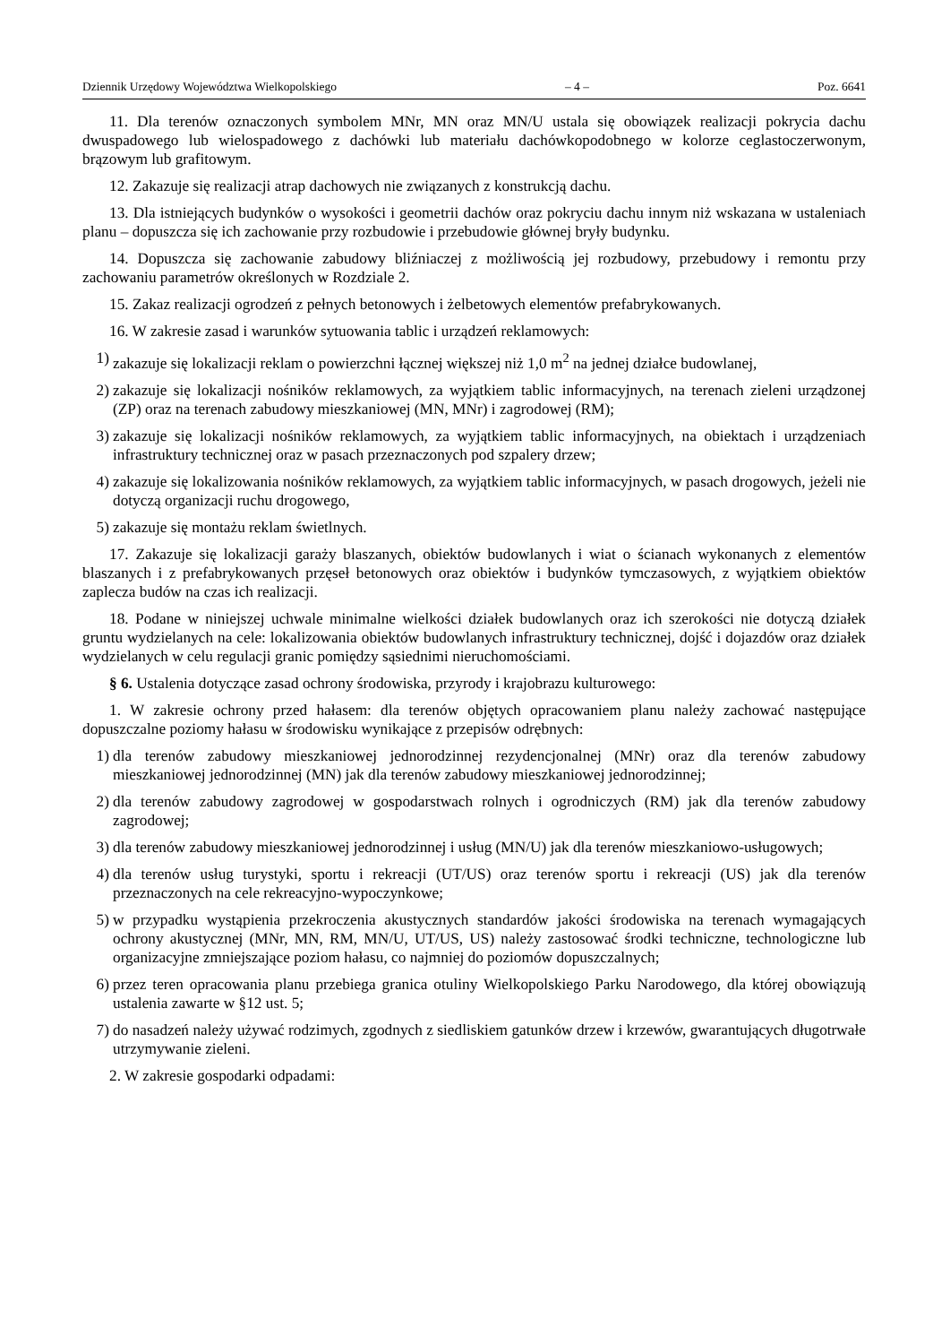Dziennik Urzędowy Województwa Wielkopolskiego – 4 – Poz. 6641
11. Dla terenów oznaczonych symbolem MNr, MN oraz MN/U ustala się obowiązek realizacji pokrycia dachu dwuspadowego lub wielospadowego z dachówki lub materiału dachówkopodobnego w kolorze ceglastoczerwonym, brązowym lub grafitowym.
12. Zakazuje się realizacji atrap dachowych nie związanych z konstrukcją dachu.
13. Dla istniejących budynków o wysokości i geometrii dachów oraz pokryciu dachu innym niż wskazana w ustaleniach planu – dopuszcza się ich zachowanie przy rozbudowie i przebudowie głównej bryły budynku.
14. Dopuszcza się zachowanie zabudowy bliźniaczej z możliwością jej rozbudowy, przebudowy i remontu przy zachowaniu parametrów określonych w Rozdziale 2.
15. Zakaz realizacji ogrodzeń z pełnych betonowych i żelbetowych elementów prefabrykowanych.
16. W zakresie zasad i warunków sytuowania tablic i urządzeń reklamowych:
1) zakazuje się lokalizacji reklam o powierzchni łącznej większej niż 1,0 m<sup>2</sup> na jednej działce budowlanej,
2) zakazuje się lokalizacji nośników reklamowych, za wyjątkiem tablic informacyjnych, na terenach zieleni urządzonej (ZP) oraz na terenach zabudowy mieszkaniowej (MN, MNr) i zagrodowej (RM);
3) zakazuje się lokalizacji nośników reklamowych, za wyjątkiem tablic informacyjnych, na obiektach i urządzeniach infrastruktury technicznej oraz w pasach przeznaczonych pod szpalery drzew;
4) zakazuje się lokalizowania nośników reklamowych, za wyjątkiem tablic informacyjnych, w pasach drogowych, jeżeli nie dotyczą organizacji ruchu drogowego,
5) zakazuje się montażu reklam świetlnych.
17. Zakazuje się lokalizacji garaży blaszanych, obiektów budowlanych i wiat o ścianach wykonanych z elementów blaszanych i z prefabrykowanych przęseł betonowych oraz obiektów i budynków tymczasowych, z wyjątkiem obiektów zaplecza budów na czas ich realizacji.
18. Podane w niniejszej uchwale minimalne wielkości działek budowlanych oraz ich szerokości nie dotyczą działek gruntu wydzielanych na cele: lokalizowania obiektów budowlanych infrastruktury technicznej, dojść i dojazdów oraz działek wydzielanych w celu regulacji granic pomiędzy sąsiednimi nieruchomościami.
§ 6. Ustalenia dotyczące zasad ochrony środowiska, przyrody i krajobrazu kulturowego:
1. W zakresie ochrony przed hałasem: dla terenów objętych opracowaniem planu należy zachować następujące dopuszczalne poziomy hałasu w środowisku wynikające z przepisów odrębnych:
1) dla terenów zabudowy mieszkaniowej jednorodzinnej rezydencjonalnej (MNr) oraz dla terenów zabudowy mieszkaniowej jednorodzinnej (MN) jak dla terenów zabudowy mieszkaniowej jednorodzinnej;
2) dla terenów zabudowy zagrodowej w gospodarstwach rolnych i ogrodniczych (RM) jak dla terenów zabudowy zagrodowej;
3) dla terenów zabudowy mieszkaniowej jednorodzinnej i usług (MN/U) jak dla terenów mieszkaniowo-usługowych;
4) dla terenów usług turystyki, sportu i rekreacji (UT/US) oraz terenów sportu i rekreacji (US) jak dla terenów przeznaczonych na cele rekreacyjno-wypoczynkowe;
5) w przypadku wystąpienia przekroczenia akustycznych standardów jakości środowiska na terenach wymagających ochrony akustycznej (MNr, MN, RM, MN/U, UT/US, US) należy zastosować środki techniczne, technologiczne lub organizacyjne zmniejszające poziom hałasu, co najmniej do poziomów dopuszczalnych;
6) przez teren opracowania planu przebiega granica otuliny Wielkopolskiego Parku Narodowego, dla której obowiązują ustalenia zawarte w §12 ust. 5;
7) do nasadzeń należy używać rodzimych, zgodnych z siedliskiem gatunków drzew i krzewów, gwarantujących długotrwałe utrzymywanie zieleni.
2. W zakresie gospodarki odpadami: